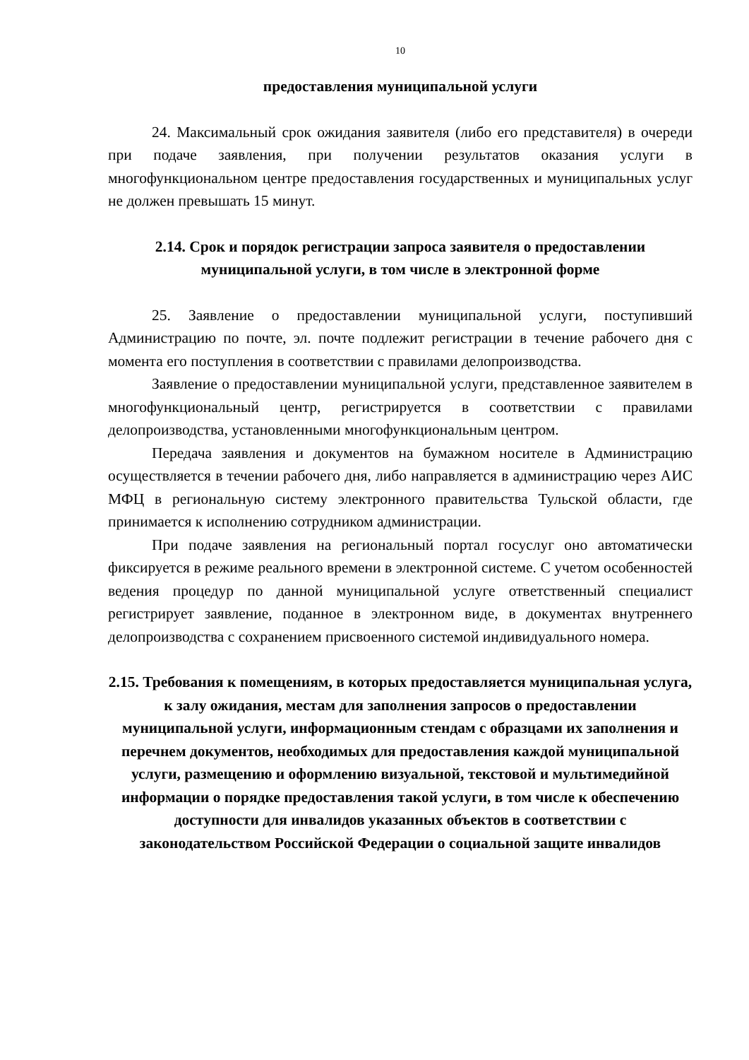10
предоставления муниципальной услуги
24. Максимальный срок ожидания заявителя (либо его представителя) в очереди при подаче заявления, при получении результатов оказания услуги в многофункциональном центре предоставления государственных и муниципальных услуг не должен превышать 15 минут.
2.14. Срок и порядок регистрации запроса заявителя о предоставлении муниципальной услуги, в том числе в электронной форме
25. Заявление о предоставлении муниципальной услуги, поступивший Администрацию по почте, эл. почте подлежит регистрации в течение рабочего дня с момента его поступления в соответствии с правилами делопроизводства.
Заявление о предоставлении муниципальной услуги, представленное заявителем в многофункциональный центр, регистрируется в соответствии с правилами делопроизводства, установленными многофункциональным центром.
Передача заявления и документов на бумажном носителе в Администрацию осуществляется в течении рабочего дня, либо направляется в администрацию через АИС МФЦ в региональную систему электронного правительства Тульской области, где принимается к исполнению сотрудником администрации.
При подаче заявления на региональный портал госуслуг оно автоматически фиксируется в режиме реального времени в электронной системе. С учетом особенностей ведения процедур по данной муниципальной услуге ответственный специалист регистрирует заявление, поданное в электронном виде, в документах внутреннего делопроизводства с сохранением присвоенного системой индивидуального номера.
2.15. Требования к помещениям, в которых предоставляется муниципальная услуга, к залу ожидания, местам для заполнения запросов о предоставлении муниципальной услуги, информационным стендам с образцами их заполнения и перечнем документов, необходимых для предоставления каждой муниципальной услуги, размещению и оформлению визуальной, текстовой и мультимедийной информации о порядке предоставления такой услуги, в том числе к обеспечению доступности для инвалидов указанных объектов в соответствии с законодательством Российской Федерации о социальной защите инвалидов